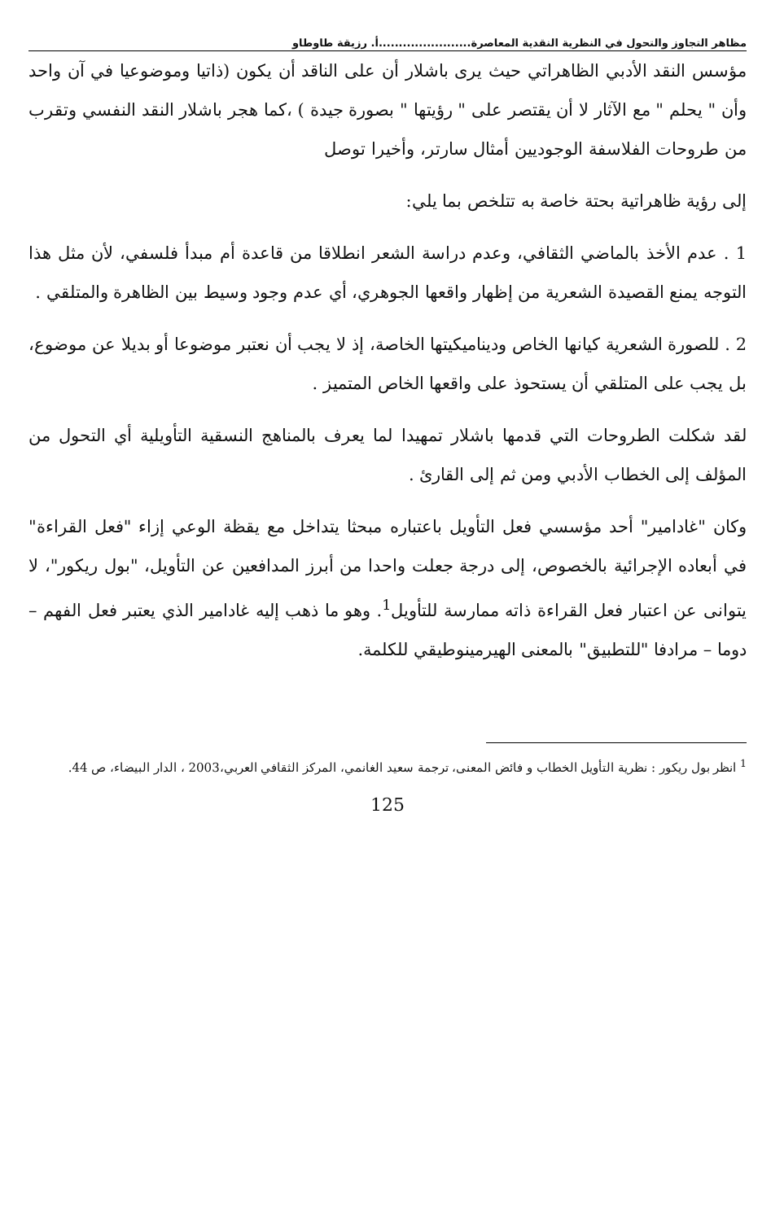مظاهر التجاوز والتحول في النظرية النقدية المعاصرة.......................أ. رزيقة طاوطاو
مؤسس النقد الأدبي الظاهراتي حيث يرى باشلار أن على الناقد أن يكون (ذاتيا وموضوعيا في آن واحد وأن " يحلم " مع الآثار لا أن يقتصر على " رؤيتها " بصورة جيدة ) ،كما هجر باشلار النقد النفسي وتقرب من طروحات الفلاسفة الوجوديين أمثال سارتر، وأخيرا توصل
إلى رؤية ظاهراتية بحتة خاصة به تتلخص بما يلي:
1 . عدم الأخذ بالماضي الثقافي، وعدم دراسة الشعر انطلاقا من قاعدة أم مبدأ فلسفي، لأن مثل هذا التوجه يمنع القصيدة الشعرية من إظهار واقعها الجوهري، أي عدم وجود وسيط بين الظاهرة والمتلقي .
2 . للصورة الشعرية كيانها الخاص وديناميكيتها الخاصة، إذ لا يجب أن نعتبر موضوعا أو بديلا عن موضوع، بل يجب على المتلقي أن يستحوذ على واقعها الخاص المتميز .
لقد شكلت الطروحات التي قدمها باشلار تمهيدا لما يعرف بالمناهج النسقية التأويلية أي التحول من المؤلف إلى الخطاب الأدبي ومن ثم إلى القارئ .
وكان "غادامير" أحد مؤسسي فعل التأويل باعتباره مبحثا يتداخل مع يقظة الوعي إزاء "فعل القراءة" في أبعاده الإجرائية بالخصوص، إلى درجة جعلت واحدا من أبرز المدافعين عن التأويل، "بول ريكور"، لا يتوانى عن اعتبار فعل القراءة ذاته ممارسة للتأويل<sup>1</sup>. وهو ما ذهب إليه غادامير الذي يعتبر فعل الفهم – دوما – مرادفا "للتطبيق" بالمعنى الهيرمينوطيقي للكلمة.
<sup>1</sup> انظر بول ريكور : نظرية التأويل الخطاب و فائض المعنى، ترجمة سعيد الغانمي، المركز الثقافي العربي،2003 ، الدار البيضاء، ص 44.
125